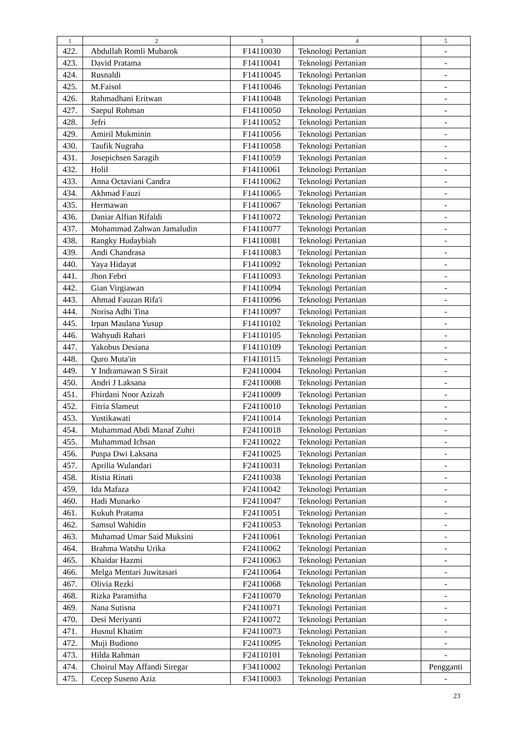| 1 | 2 | 3 | 4 | 5 |
| --- | --- | --- | --- | --- |
| 422. | Abdullah Romli Mubarok | F14110030 | Teknologi Pertanian | - |
| 423. | David Pratama | F14110041 | Teknologi Pertanian | - |
| 424. | Rusnaldi | F14110045 | Teknologi Pertanian | - |
| 425. | M.Faisol | F14110046 | Teknologi Pertanian | - |
| 426. | Rahmadhani Eritwan | F14110048 | Teknologi Pertanian | - |
| 427. | Saepul Rohman | F14110050 | Teknologi Pertanian | - |
| 428. | Jefri | F14110052 | Teknologi Pertanian | - |
| 429. | Amiril Mukminin | F14110056 | Teknologi Pertanian | - |
| 430. | Taufik Nugraha | F14110058 | Teknologi Pertanian | - |
| 431. | Josepichsen Saragih | F14110059 | Teknologi Pertanian | - |
| 432. | Holil | F14110061 | Teknologi Pertanian | - |
| 433. | Anna Octaviani Candra | F14110062 | Teknologi Pertanian | - |
| 434. | Akhmad Fauzi | F14110065 | Teknologi Pertanian | - |
| 435. | Hermawan | F14110067 | Teknologi Pertanian | - |
| 436. | Daniar Alfian Rifaldi | F14110072 | Teknologi Pertanian | - |
| 437. | Mohammad Zahwan Jamaludin | F14110077 | Teknologi Pertanian | - |
| 438. | Rangky Hudaybiah | F14110081 | Teknologi Pertanian | - |
| 439. | Andi Chandrasa | F14110083 | Teknologi Pertanian | - |
| 440. | Yaya Hidayat | F14110092 | Teknologi Pertanian | - |
| 441. | Jhon Febri | F14110093 | Teknologi Pertanian | - |
| 442. | Gian Virgiawan | F14110094 | Teknologi Pertanian | - |
| 443. | Ahmad Fauzan Rifa'i | F14110096 | Teknologi Pertanian | - |
| 444. | Norisa Adhi Tina | F14110097 | Teknologi Pertanian | - |
| 445. | Irpan Maulana Yusup | F14110102 | Teknologi Pertanian | - |
| 446. | Wahyudi Rahari | F14110105 | Teknologi Pertanian | - |
| 447. | Yakobus Desiana | F14110109 | Teknologi Pertanian | - |
| 448. | Quro Muta'in | F14110115 | Teknologi Pertanian | - |
| 449. | Y Indramawan S Sirait | F24110004 | Teknologi Pertanian | - |
| 450. | Andri J Laksana | F24110008 | Teknologi Pertanian | - |
| 451. | Fhirdani Noor Azizah | F24110009 | Teknologi Pertanian | - |
| 452. | Fitria Slameut | F24110010 | Teknologi Pertanian | - |
| 453. | Yustikawati | F24110014 | Teknologi Pertanian | - |
| 454. | Muhammad Abdi Manaf Zuhri | F24110018 | Teknologi Pertanian | - |
| 455. | Muhammad Ichsan | F24110022 | Teknologi Pertanian | - |
| 456. | Puspa Dwi Laksana | F24110025 | Teknologi Pertanian | - |
| 457. | Aprilia Wulandari | F24110031 | Teknologi Pertanian | - |
| 458. | Ristia Rinati | F24110038 | Teknologi Pertanian | - |
| 459. | Ida Mafaza | F24110042 | Teknologi Pertanian | - |
| 460. | Hadi Munarko | F24110047 | Teknologi Pertanian | - |
| 461. | Kukuh Pratama | F24110051 | Teknologi Pertanian | - |
| 462. | Samsul Wahidin | F24110053 | Teknologi Pertanian | - |
| 463. | Muhamad Umar Said Muksini | F24110061 | Teknologi Pertanian | - |
| 464. | Brahma Watshu Urika | F24110062 | Teknologi Pertanian | - |
| 465. | Khaidar Hazmi | F24110063 | Teknologi Pertanian | - |
| 466. | Melga Mentari Juwitasari | F24110064 | Teknologi Pertanian | - |
| 467. | Olivia Rezki | F24110068 | Teknologi Pertanian | - |
| 468. | Rizka Paramitha | F24110070 | Teknologi Pertanian | - |
| 469. | Nana Sutisna | F24110071 | Teknologi Pertanian | - |
| 470. | Desi Meriyanti | F24110072 | Teknologi Pertanian | - |
| 471. | Husnul Khatim | F24110073 | Teknologi Pertanian | - |
| 472. | Muji Budiono | F24110095 | Teknologi Pertanian | - |
| 473. | Hilda Rahman | F24110101 | Teknologi Pertanian | - |
| 474. | Choirul May Affandi Siregar | F34110002 | Teknologi Pertanian | Pengganti |
| 475. | Cecep Suseno Aziz | F34110003 | Teknologi Pertanian | - |
23